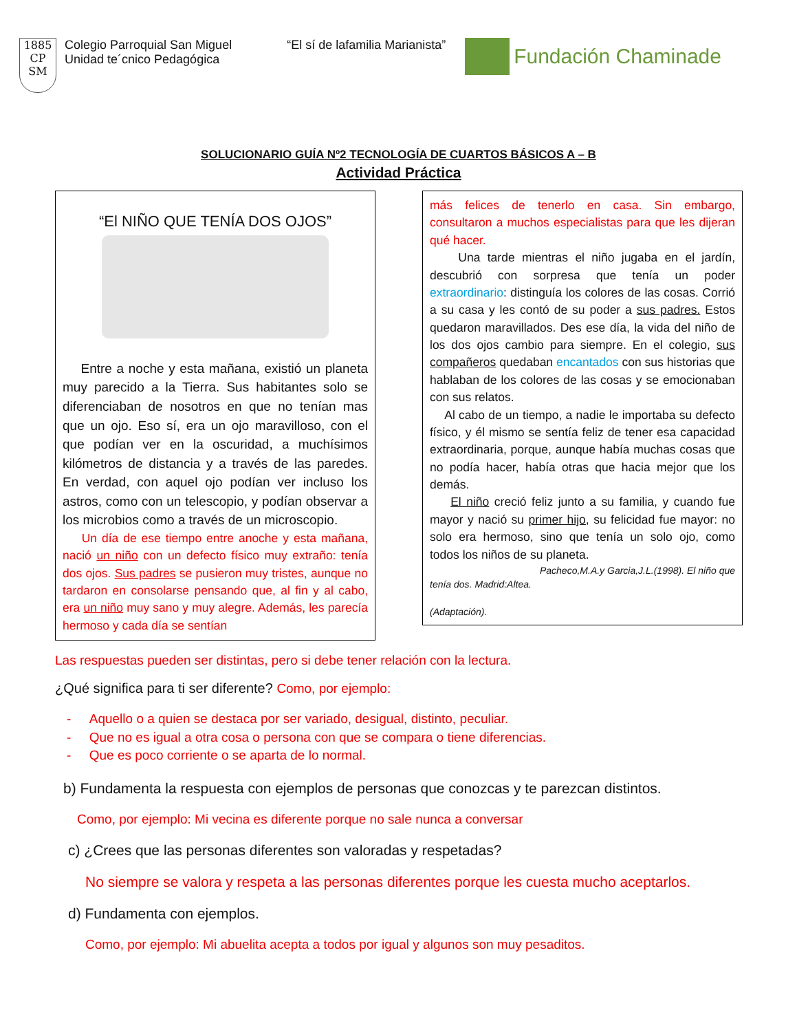1885
CP SM
Colegio Parroquial San Miguel
Unidad te´cnico Pedagógica
“El sí de lafamilia Marianista”
Fundación Chaminade
SOLUCIONARIO GUÍA Nº2 TECNOLOGÍA DE CUARTOS BÁSICOS A – B
Actividad Práctica
“El NIÑO QUE TENÍA DOS OJOS”
Entre a noche y esta mañana, existió un planeta muy parecido a la Tierra. Sus habitantes solo se diferenciaban de nosotros en que no tenían mas que un ojo. Eso sí, era un ojo maravilloso, con el que podían ver en la oscuridad, a muchísimos kilómetros de distancia y a través de las paredes. En verdad, con aquel ojo podían ver incluso los astros, como con un telescopio, y podían observar a los microbios como a través de un microscopio.
Un día de ese tiempo entre anoche y esta mañana, nació un niño con un defecto físico muy extraño: tenía dos ojos. Sus padres se pusieron muy tristes, aunque no tardaron en consolarse pensando que, al fin y al cabo, era un niño muy sano y muy alegre. Además, les parecía hermoso y cada día se sentían
más felices de tenerlo en casa. Sin embargo, consultaron a muchos especialistas para que les dijeran qué hacer.
Una tarde mientras el niño jugaba en el jardín, descubrió con sorpresa que tenía un poder extraordinario: distinguía los colores de las cosas. Corrió a su casa y les contó de su poder a sus padres. Estos quedaron maravillados. Des ese día, la vida del niño de los dos ojos cambio para siempre. En el colegio, sus compañeros quedaban encantados con sus historias que hablaban de los colores de las cosas y se emocionaban con sus relatos.
Al cabo de un tiempo, a nadie le importaba su defecto físico, y él mismo se sentía feliz de tener esa capacidad extraordinaria, porque, aunque había muchas cosas que no podía hacer, había otras que hacia mejor que los demás.
El niño creció feliz junto a su familia, y cuando fue mayor y nació su primer hijo, su felicidad fue mayor: no solo era hermoso, sino que tenía un solo ojo, como todos los niños de su planeta.
Pacheco,M.A.y Garcia,J.L.(1998). El niño que
tenía dos. Madrid:Altea.
(Adaptación).
Las respuestas pueden ser distintas, pero si debe tener relación con la lectura.
¿Qué significa para ti ser diferente? Como, por ejemplo:
- Aquello o a quien se destaca por ser variado, desigual, distinto, peculiar.
- Que no es igual a otra cosa o persona con que se compara o tiene diferencias.
- Que es poco corriente o se aparta de lo normal.
b) Fundamenta la respuesta con ejemplos de personas que conozcas y te parezcan distintos.
Como, por ejemplo: Mi vecina es diferente porque no sale nunca a conversar
c) ¿Crees que las personas diferentes son valoradas y respetadas?
No siempre se valora y respeta a las personas diferentes porque les cuesta mucho aceptarlos.
d) Fundamenta con ejemplos.
Como, por ejemplo: Mi abuelita acepta a todos por igual y algunos son muy pesaditos.